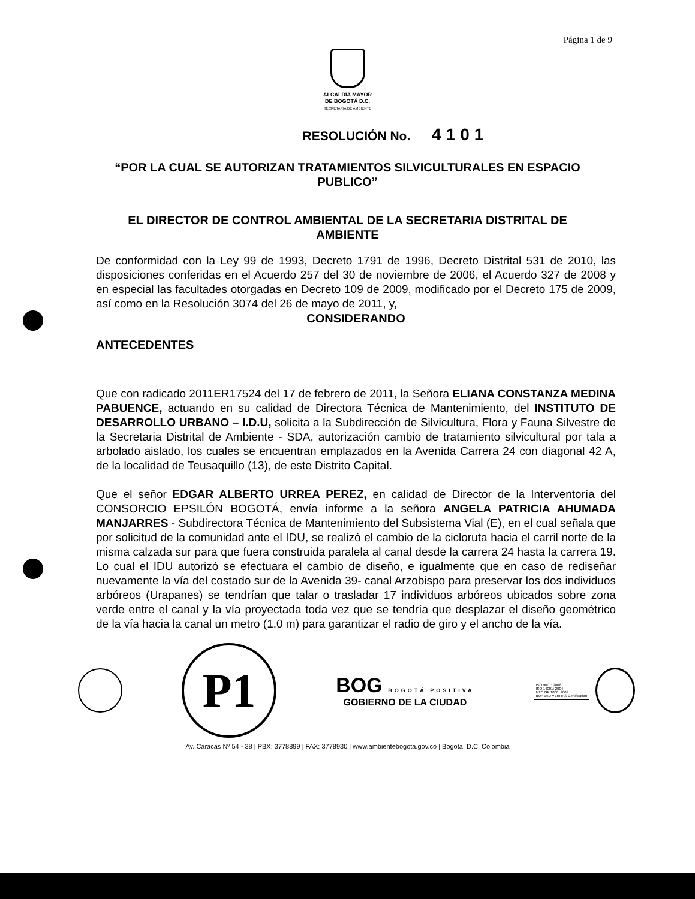Página 1 de 9
ALCALDÍA MAYOR
DE BOGOTÁ D.C.
SECRETARÍA DE AMBIENTE
RESOLUCIÓN No. 4101
“POR LA CUAL SE AUTORIZAN TRATAMIENTOS SILVICULTURALES EN ESPACIO PUBLICO”
EL DIRECTOR DE CONTROL AMBIENTAL DE LA SECRETARIA DISTRITAL DE AMBIENTE
De conformidad con la Ley 99 de 1993, Decreto 1791 de 1996, Decreto Distrital 531 de 2010, las disposiciones conferidas en el Acuerdo 257 del 30 de noviembre de 2006, el Acuerdo 327 de 2008 y en especial las facultades otorgadas en Decreto 109 de 2009, modificado por el Decreto 175 de 2009, así como en la Resolución 3074 del 26 de mayo de 2011, y,
CONSIDERANDO
ANTECEDENTES
Que con radicado 2011ER17524 del 17 de febrero de 2011, la Señora ELIANA CONSTANZA MEDINA PABUENCE, actuando en su calidad de Directora Técnica de Mantenimiento, del INSTITUTO DE DESARROLLO URBANO – I.D.U, solicita a la Subdirección de Silvicultura, Flora y Fauna Silvestre de la Secretaria Distrital de Ambiente - SDA, autorización cambio de tratamiento silvicultural por tala a arbolado aislado, los cuales se encuentran emplazados en la Avenida Carrera 24 con diagonal 42 A, de la localidad de Teusaquillo (13), de este Distrito Capital.
Que el señor EDGAR ALBERTO URREA PEREZ, en calidad de Director de la Interventoría del CONSORCIO EPSILÓN BOGOTÁ, envía informe a la señora ANGELA PATRICIA AHUMADA MANJARRES - Subdirectora Técnica de Mantenimiento del Subsistema Vial (E), en el cual señala que por solicitud de la comunidad ante el IDU, se realizó el cambio de la cicloruta hacia el carril norte de la misma calzada sur para que fuera construida paralela al canal desde la carrera 24 hasta la carrera 19. Lo cual el IDU autorizó se efectuara el cambio de diseño, e igualmente que en caso de rediseñar nuevamente la vía del costado sur de la Avenida 39- canal Arzobispo para preservar los dos individuos arbóreos (Urapanes) se tendrían que talar o trasladar 17 individuos arbóreos ubicados sobre zona verde entre el canal y la vía proyectada toda vez que se tendría que desplazar el diseño geométrico de la vía hacia la canal un metro (1.0 m) para garantizar el radio de giro y el ancho de la vía.
P1
BOG BOGOTÁ POSITIVA
GOBIERNO DE LA CIUDAD
ISO 9001: 2008
ISO 14001: 2004
NTC GP 1000: 2009
BUREAU VERITAS Certification
Av. Caracas Nº 54 - 38 | PBX: 3778899 | FAX: 3778930 | www.ambientebogota.gov.co | Bogotá. D.C. Colombia